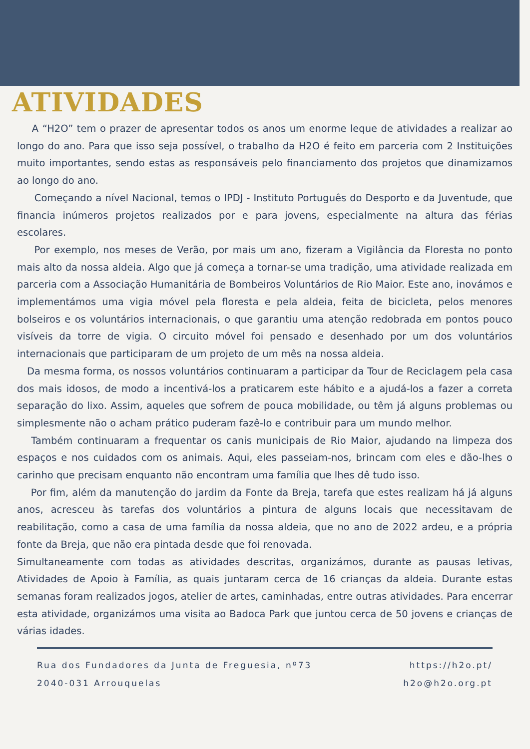ATIVIDADES
A “H2O” tem o prazer de apresentar todos os anos um enorme leque de atividades a realizar ao longo do ano. Para que isso seja possível, o trabalho da H2O é feito em parceria com 2 Instituições muito importantes, sendo estas as responsáveis pelo financiamento dos projetos que dinamizamos ao longo do ano.
Começando a nível Nacional, temos o IPDJ - Instituto Português do Desporto e da Juventude, que financia inúmeros projetos realizados por e para jovens, especialmente na altura das férias escolares.
Por exemplo, nos meses de Verão, por mais um ano, fizeram a Vigilância da Floresta no ponto mais alto da nossa aldeia. Algo que já começa a tornar-se uma tradição, uma atividade realizada em parceria com a Associação Humanitária de Bombeiros Voluntários de Rio Maior. Este ano, inovámos e implementámos uma vigia móvel pela floresta e pela aldeia, feita de bicicleta, pelos menores bolseiros e os voluntários internacionais, o que garantiu uma atenção redobrada em pontos pouco visíveis da torre de vigia. O circuito móvel foi pensado e desenhado por um dos voluntários internacionais que participaram de um projeto de um mês na nossa aldeia.
Da mesma forma, os nossos voluntários continuaram a participar da Tour de Reciclagem pela casa dos mais idosos, de modo a incentivá-los a praticarem este hábito e a ajudá-los a fazer a correta separação do lixo. Assim, aqueles que sofrem de pouca mobilidade, ou têm já alguns problemas ou simplesmente não o acham prático puderam fazê-lo e contribuir para um mundo melhor.
Também continuaram a frequentar os canis municipais de Rio Maior, ajudando na limpeza dos espaços e nos cuidados com os animais. Aqui, eles passeiam-nos, brincam com eles e dão-lhes o carinho que precisam enquanto não encontram uma família que lhes dê tudo isso.
Por fim, além da manutenção do jardim da Fonte da Breja, tarefa que estes realizam há já alguns anos, acresceu às tarefas dos voluntários a pintura de alguns locais que necessitavam de reabilitação, como a casa de uma família da nossa aldeia, que no ano de 2022 ardeu, e a própria fonte da Breja, que não era pintada desde que foi renovada.
Simultaneamente com todas as atividades descritas, organizámos, durante as pausas letivas, Atividades de Apoio à Família, as quais juntaram cerca de 16 crianças da aldeia. Durante estas semanas foram realizados jogos, atelier de artes, caminhadas, entre outras atividades. Para encerrar esta atividade, organizámos uma visita ao Badoca Park que juntou cerca de 50 jovens e crianças de várias idades.
Rua dos Fundadores da Junta de Freguesia, nº73
2040-031 Arrouquelas
https://h2o.pt/
h2o@h2o.org.pt